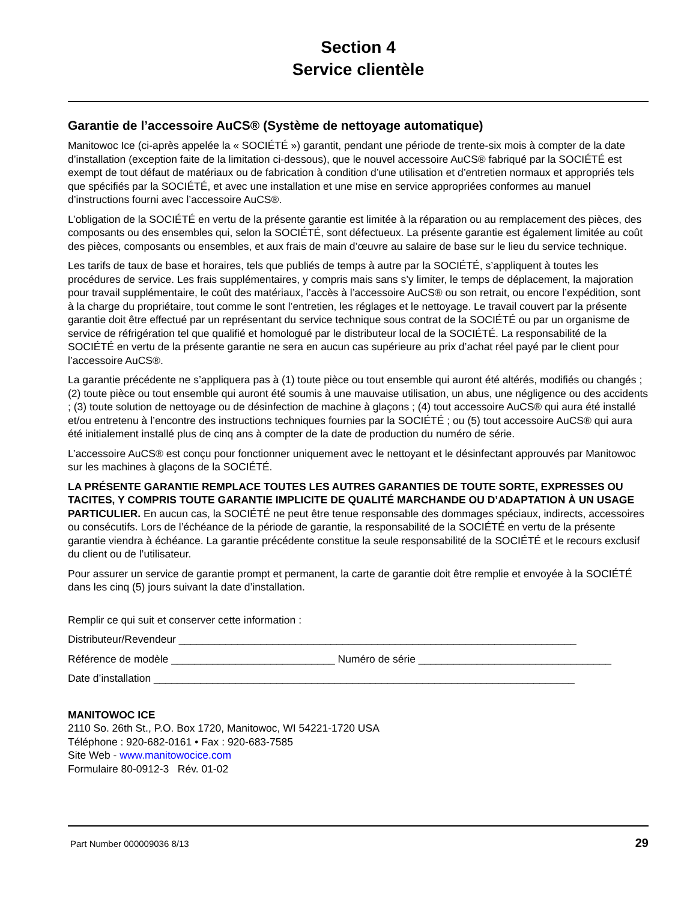Section 4
Service clientèle
Garantie de l’accessoire AuCS® (Système de nettoyage automatique)
Manitowoc Ice (ci-après appelée la « SOCIÉTÉ ») garantit, pendant une période de trente-six mois à compter de la date d’installation (exception faite de la limitation ci-dessous), que le nouvel accessoire AuCS® fabriqué par la SOCIÉTÉ est exempt de tout défaut de matériaux ou de fabrication à condition d’une utilisation et d’entretien normaux et appropriés tels que spécifiés par la SOCIÉTÉ, et avec une installation et une mise en service appropriées conformes au manuel d’instructions fourni avec l’accessoire AuCS®.
L’obligation de la SOCIÉTÉ en vertu de la présente garantie est limitée à la réparation ou au remplacement des pièces, des composants ou des ensembles qui, selon la SOCIÉTÉ, sont défectueux. La présente garantie est également limitée au coût des pièces, composants ou ensembles, et aux frais de main d’œuvre au salaire de base sur le lieu du service technique.
Les tarifs de taux de base et horaires, tels que publiés de temps à autre par la SOCIÉTÉ, s’appliquent à toutes les procédures de service. Les frais supplémentaires, y compris mais sans s’y limiter, le temps de déplacement, la majoration pour travail supplémentaire, le coût des matériaux, l’accès à l’accessoire AuCS® ou son retrait, ou encore l’expédition, sont à la charge du propriétaire, tout comme le sont l’entretien, les réglages et le nettoyage. Le travail couvert par la présente garantie doit être effectué par un représentant du service technique sous contrat de la SOCIÉTÉ ou par un organisme de service de réfrigération tel que qualifié et homologué par le distributeur local de la SOCIÉTÉ. La responsabilité de la SOCIÉTÉ en vertu de la présente garantie ne sera en aucun cas supérieure au prix d’achat réel payé par le client pour l’accessoire AuCS®.
La garantie précédente ne s’appliquera pas à (1) toute pièce ou tout ensemble qui auront été altérés, modifiés ou changés ; (2) toute pièce ou tout ensemble qui auront été soumis à une mauvaise utilisation, un abus, une négligence ou des accidents ; (3) toute solution de nettoyage ou de désinfection de machine à glaçons ; (4) tout accessoire AuCS® qui aura été installé et/ou entretenu à l’encontre des instructions techniques fournies par la SOCIÉTÉ ; ou (5) tout accessoire AuCS® qui aura été initialement installé plus de cinq ans à compter de la date de production du numéro de série.
L’accessoire AuCS® est conçu pour fonctionner uniquement avec le nettoyant et le désinfectant approuvés par Manitowoc sur les machines à glaçons de la SOCIÉTÉ.
LA PRÉSENTE GARANTIE REMPLACE TOUTES LES AUTRES GARANTIES DE TOUTE SORTE, EXPRESSES OU TACITES, Y COMPRIS TOUTE GARANTIE IMPLICITE DE QUALITÉ MARCHANDE OU D’ADAPTATION À UN USAGE PARTICULIER. En aucun cas, la SOCIÉTÉ ne peut être tenue responsable des dommages spéciaux, indirects, accessoires ou consécutifs. Lors de l’échéance de la période de garantie, la responsabilité de la SOCIÉTÉ en vertu de la présente garantie viendra à échéance. La garantie précédente constitue la seule responsabilité de la SOCIÉTÉ et le recours exclusif du client ou de l’utilisateur.
Pour assurer un service de garantie prompt et permanent, la carte de garantie doit être remplie et envoyée à la SOCIÉTÉ dans les cinq (5) jours suivant la date d’installation.
Remplir ce qui suit et conserver cette information :
Distributeur/Revendeur ____________________________________________________________________
Référence de modèle ____________________________ Numéro de série _________________________________
Date d’installation ________________________________________________________________________
MANITOWOC ICE
2110 So. 26th St., P.O. Box 1720, Manitowoc, WI 54221-1720 USA
Téléphone : 920-682-0161 • Fax : 920-683-7585
Site Web - www.manitowocice.com
Formulaire 80-0912-3 Rév. 01-02
Part Number 000009036 8/13 29